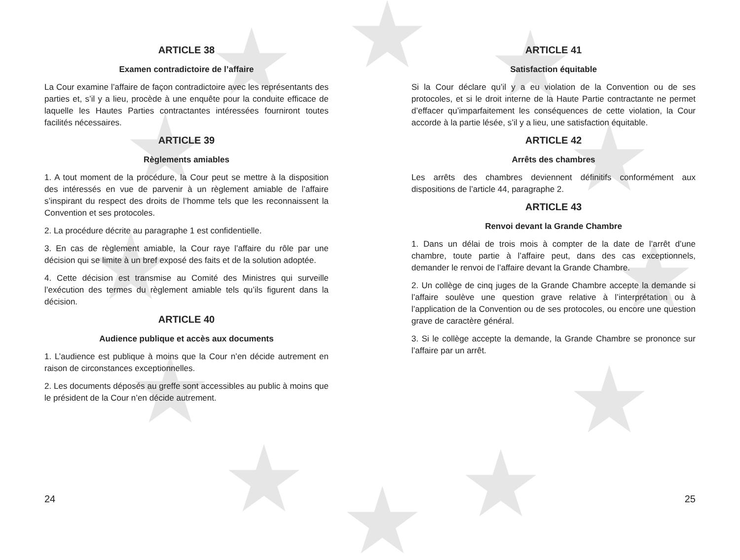ARTICLE 38
Examen contradictoire de l’affaire
La Cour examine l’affaire de façon contradictoire avec les représentants des parties et, s’il y a lieu, procède à une enquête pour la conduite efficace de laquelle les Hautes Parties contractantes intéressées fourniront toutes facilités nécessaires.
ARTICLE 39
Règlements amiables
1. A tout moment de la procédure, la Cour peut se mettre à la disposition des intéressés en vue de parvenir à un règlement amiable de l’affaire s’inspirant du respect des droits de l’homme tels que les reconnaissent la Convention et ses protocoles.
2. La procédure décrite au paragraphe 1 est confidentielle.
3. En cas de règlement amiable, la Cour raye l’affaire du rôle par une décision qui se limite à un bref exposé des faits et de la solution adoptée.
4. Cette décision est transmise au Comité des Ministres qui surveille l’exécution des termes du règlement amiable tels qu’ils figurent dans la décision.
ARTICLE 40
Audience publique et accès aux documents
1. L’audience est publique à moins que la Cour n’en décide autrement en raison de circonstances exceptionnelles.
2. Les documents déposés au greffe sont accessibles au public à moins que le président de la Cour n’en décide autrement.
ARTICLE 41
Satisfaction équitable
Si la Cour déclare qu’il y a eu violation de la Convention ou de ses protocoles, et si le droit interne de la Haute Partie contractante ne permet d’effacer qu’imparfaitement les conséquences de cette violation, la Cour accorde à la partie lésée, s’il y a lieu, une satisfaction équitable.
ARTICLE 42
Arrêts des chambres
Les arrêts des chambres deviennent définitifs conformément aux dispositions de l’article 44, paragraphe 2.
ARTICLE 43
Renvoi devant la Grande Chambre
1. Dans un délai de trois mois à compter de la date de l’arrêt d’une chambre, toute partie à l’affaire peut, dans des cas exceptionnels, demander le renvoi de l’affaire devant la Grande Chambre.
2. Un collège de cinq juges de la Grande Chambre accepte la demande si l’affaire soulève une question grave relative à l’interprétation ou à l’application de la Convention ou de ses protocoles, ou encore une question grave de caractère général.
3. Si le collège accepte la demande, la Grande Chambre se prononce sur l’affaire par un arrêt.
24 25